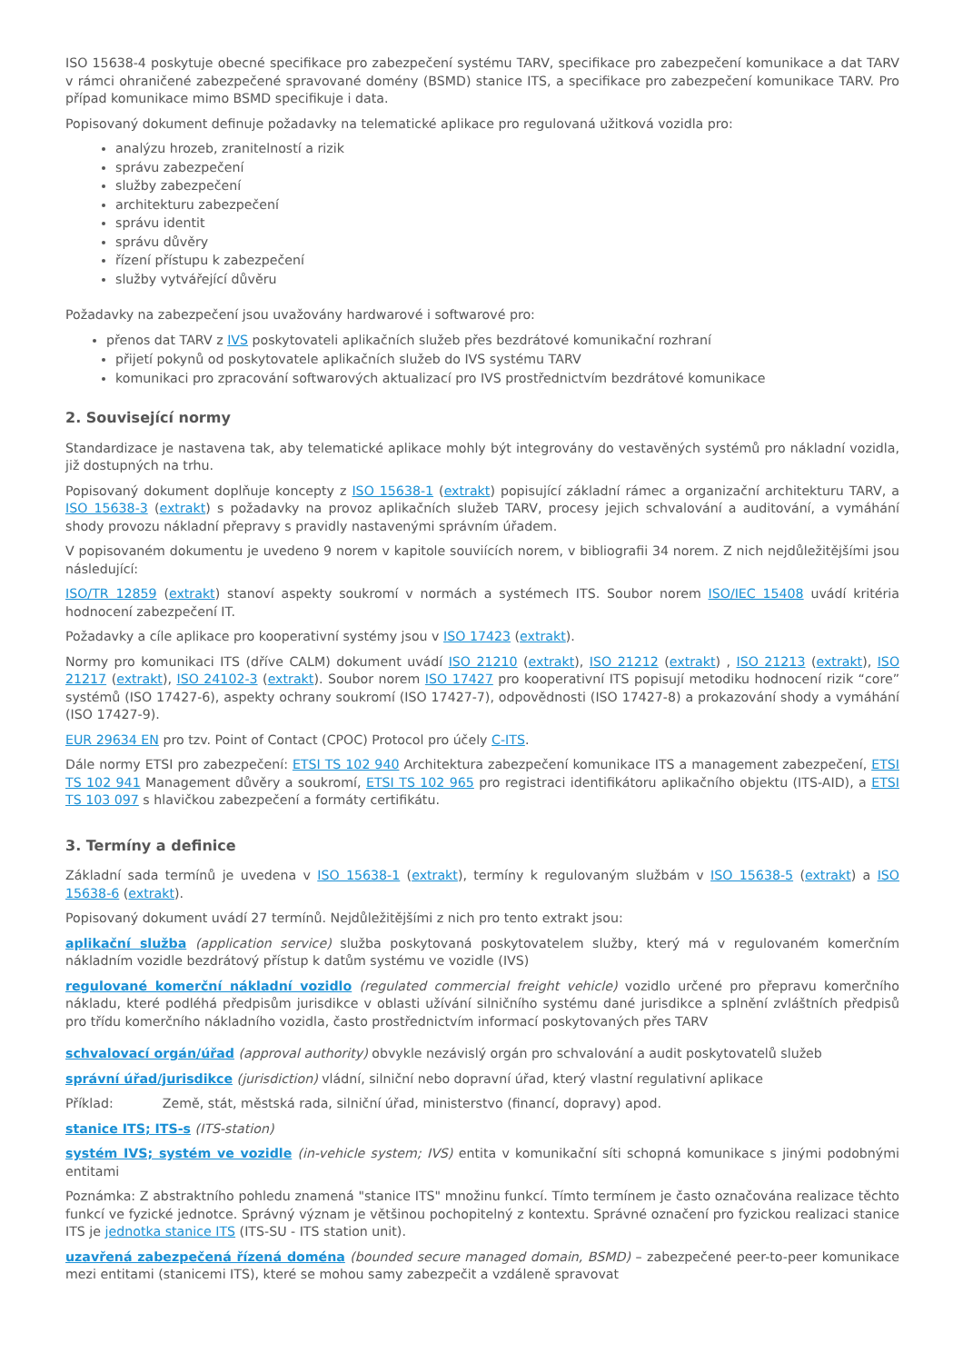ISO 15638-4 poskytuje obecné specifikace pro zabezpečení systému TARV, specifikace pro zabezpečení komunikace a dat TARV v rámci ohraničené zabezpečené spravované domény (BSMD) stanice ITS, a specifikace pro zabezpečení komunikace TARV. Pro případ komunikace mimo BSMD specifikuje i data.
Popisovaný dokument definuje požadavky na telematické aplikace pro regulovaná užitková vozidla pro:
analýzu hrozeb, zranitelností a rizik
správu zabezpečení
služby zabezpečení
architekturu zabezpečení
správu identit
správu důvěry
řízení přístupu k zabezpečení
služby vytvářející důvěru
Požadavky na zabezpečení jsou uvažovány hardwarové i softwarové pro:
přenos dat TARV z IVS poskytovateli aplikačních služeb přes bezdrátové komunikační rozhraní
přijetí pokynů od poskytovatele aplikačních služeb do IVS systému TARV
komunikaci pro zpracování softwarových aktualizací pro IVS prostřednictvím bezdrátové komunikace
2. Související normy
Standardizace je nastavena tak, aby telematické aplikace mohly být integrovány do vestavěných systémů pro nákladní vozidla, již dostupných na trhu.
Popisovaný dokument doplňuje koncepty z ISO 15638-1 (extrakt) popisující základní rámec a organizační architekturu TARV, a ISO 15638-3 (extrakt) s požadavky na provoz aplikačních služeb TARV, procesy jejich schvalování a auditování, a vymáhání shody provozu nákladní přepravy s pravidly nastavenými správním úřadem.
V popisovaném dokumentu je uvedeno 9 norem v kapitole souviících norem, v bibliografii 34 norem. Z nich nejdůležitějšími jsou následující:
ISO/TR 12859 (extrakt) stanoví aspekty soukromí v normách a systémech ITS. Soubor norem ISO/IEC 15408 uvádí kritéria hodnocení zabezpečení IT.
Požadavky a cíle aplikace pro kooperativní systémy jsou v ISO 17423 (extrakt).
Normy pro komunikaci ITS (dříve CALM) dokument uvádí ISO 21210 (extrakt), ISO 21212 (extrakt) , ISO 21213 (extrakt), ISO 21217 (extrakt), ISO 24102-3 (extrakt). Soubor norem ISO 17427 pro kooperativní ITS popisují metodiku hodnocení rizik “core” systémů (ISO 17427-6), aspekty ochrany soukromí (ISO 17427-7), odpovědnosti (ISO 17427-8) a prokazování shody a vymáhání (ISO 17427-9).
EUR 29634 EN pro tzv. Point of Contact (CPOC) Protocol pro účely C-ITS.
Dále normy ETSI pro zabezpečení: ETSI TS 102 940 Architektura zabezpečení komunikace ITS a management zabezpečení, ETSI TS 102 941 Management důvěry a soukromí, ETSI TS 102 965 pro registraci identifikátoru aplikačního objektu (ITS-AID), a ETSI TS 103 097 s hlavičkou zabezpečení a formáty certifikátu.
3. Termíny a definice
Základní sada termínů je uvedena v ISO 15638-1 (extrakt), termíny k regulovaným službám v ISO 15638-5 (extrakt) a ISO 15638-6 (extrakt).
Popisovaný dokument uvádí 27 termínů. Nejdůležitějšími z nich pro tento extrakt jsou:
aplikační služba (application service) služba poskytovaná poskytovatelem služby, který má v regulovaném komerčním nákladním vozidle bezdrátový přístup k datům systému ve vozidle (IVS)
regulované komerční nákladní vozidlo (regulated commercial freight vehicle) vozidlo určené pro přepravu komerčního nákladu, které podléhá předpisům jurisdikce v oblasti užívání silničního systému dané jurisdikce a splnění zvláštních předpisů pro třídu komerčního nákladního vozidla, často prostřednictvím informací poskytovaných přes TARV
schvalovací orgán/úřad (approval authority) obvykle nezávislý orgán pro schvalování a audit poskytovatelů služeb
správní úřad/jurisdikce (jurisdiction) vládní, silniční nebo dopravní úřad, který vlastní regulativní aplikace
Příklad: Země, stát, městská rada, silniční úřad, ministerstvo (financí, dopravy) apod.
stanice ITS; ITS-s (ITS-station)
systém IVS; systém ve vozidle (in-vehicle system; IVS) entita v komunikační síti schopná komunikace s jinými podobnými entitami
Poznámka: Z abstraktního pohledu znamená "stanice ITS" množinu funkcí. Tímto termínem je často označována realizace těchto funkcí ve fyzické jednotce. Správný význam je většinou pochopitelný z kontextu. Správné označení pro fyzickou realizaci stanice ITS je jednotka stanice ITS (ITS-SU - ITS station unit).
uzavřená zabezpečená řízená doména (bounded secure managed domain, BSMD) – zabezpečené peer-to-peer komunikace mezi entitami (stanicemi ITS), které se mohou samy zabezpečit a vzdáleně spravovat